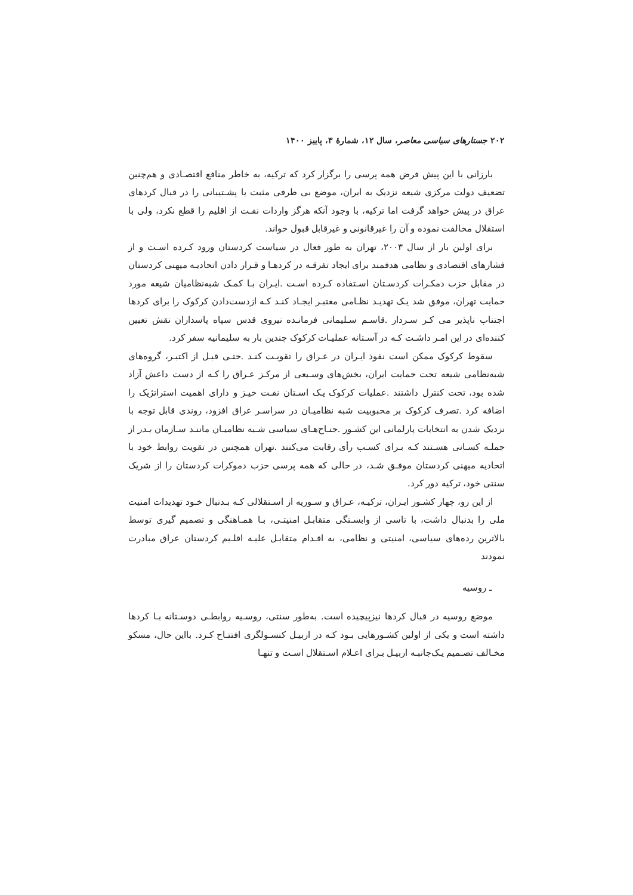۲۰۲ جستارهای سیاسی معاصر، سال ۱۲، شمارهٔ ۳، پاییز ۱۴۰۰
بارزانی با این پیش فرض همه پرسی را برگزار کرد که ترکیه، به خاطر منافع اقتصـادی و هم‌چنین تضعیف دولت مرکزی شیعه نزدیک به ایران، موضع بی طرفی مثبت یا پشـتیبانی را در قبال کردهای عراق در پیش خواهد گرفت اما ترکیه، با وجود آنکه هرگز واردات نفـت از اقلیم را قطع نکرد، ولی با استقلال مخالفت نموده و آن را غیرقانونی و غیرقابل قبول خواند.
برای اولین بار از سال ۲۰۰۳، تهران به طور فعال در سیاست کردستان ورود کـرده اسـت و از فشارهای اقتصادی و نظامی هدفمند برای ایجاد تفرقـه در کردهـا و قـرار دادن اتحادیـه میهنی کردستان در مقابل حزب دمکـرات کردسـتان اسـتفاده کـرده اسـت .ایـران بـا کمـک شبه‌نظامیان شیعه مورد حمایت تهران، موفق شد یـک تهدیـد نظـامی معتبـر ایجـاد کنـد کـه ازدست‌دادن کرکوک را برای کردها اجتناب ناپذیر می کـر سـردار .قاسـم سـلیمانی فرمانـده نیروی قدس سپاه پاسداران نقش تعیین کننده‌ای در این امـر داشـت کـه در آسـتانه عملیـات کرکوک چندین بار به سلیمانیه سفر کرد.
سقوط کرکوک ممکن است نفوذ ایـران در عـراق را تقویـت کنـد .حتـی قبـل از اکتبـر، گروه‌های شبه‌نظامی شیعه تحت حمایت ایران، بخش‌های وسـیعی از مرکـز عـراق را کـه از دست داعش آزاد شده بود، تحت کنترل داشتند .عملیات کرکوک یـک اسـتان نفـت خیـز و دارای اهمیت استراتژیک را اضافه کرد .تصرف کرکوک بر محبوبیت شبه نظامیـان در سراسـر عراق افزود، روندی قابل توجه با نزدیک شدن به انتخابات پارلمانی این کشـور .جنـاح‌هـای سیاسی شـبه نظامیـان ماننـد سـازمان بـدر از جملـه کسـانی هسـتند کـه بـرای کسـب رأی رقابت می‌کنند .تهران همچنین در تقویت روابط خود با اتحادیه میهنی کردستان موفـق شـد، در حالی که همه پرسی حزب دموکرات کردستان را از شریک سنتی خود، ترکیه دور کرد.
از این رو، چهار کشـور ایـران، ترکیـه، عـراق و سـوریه از اسـتقلالی کـه بـدنبال خـود تهدیدات امنیت ملی را بدنبال داشت، با تاسی از وابسـتگی متقابـل امنیتـی، بـا همـاهنگی و تصمیم گیری توسط بالاترین رده‌های سیاسی، امنیتی و نظامی، به اقـدام متقابـل علیـه اقلـیم کردستان عراق مبادرت نمودند
ـ روسیه
موضع روسیه در قبال کردها نیزپیچیده است. به‌طور سنتی، روسـیه روابطـی دوسـتانه بـا کردها داشته است و یکی از اولین کشـورهایی بـود کـه در اربیـل کنسـولگری افتتـاح کـرد. بااین حال، مسکو مخـالف تصـمیم یـک‌جانبـه اربیـل بـرای اعـلام اسـتقلال اسـت و تنهـا